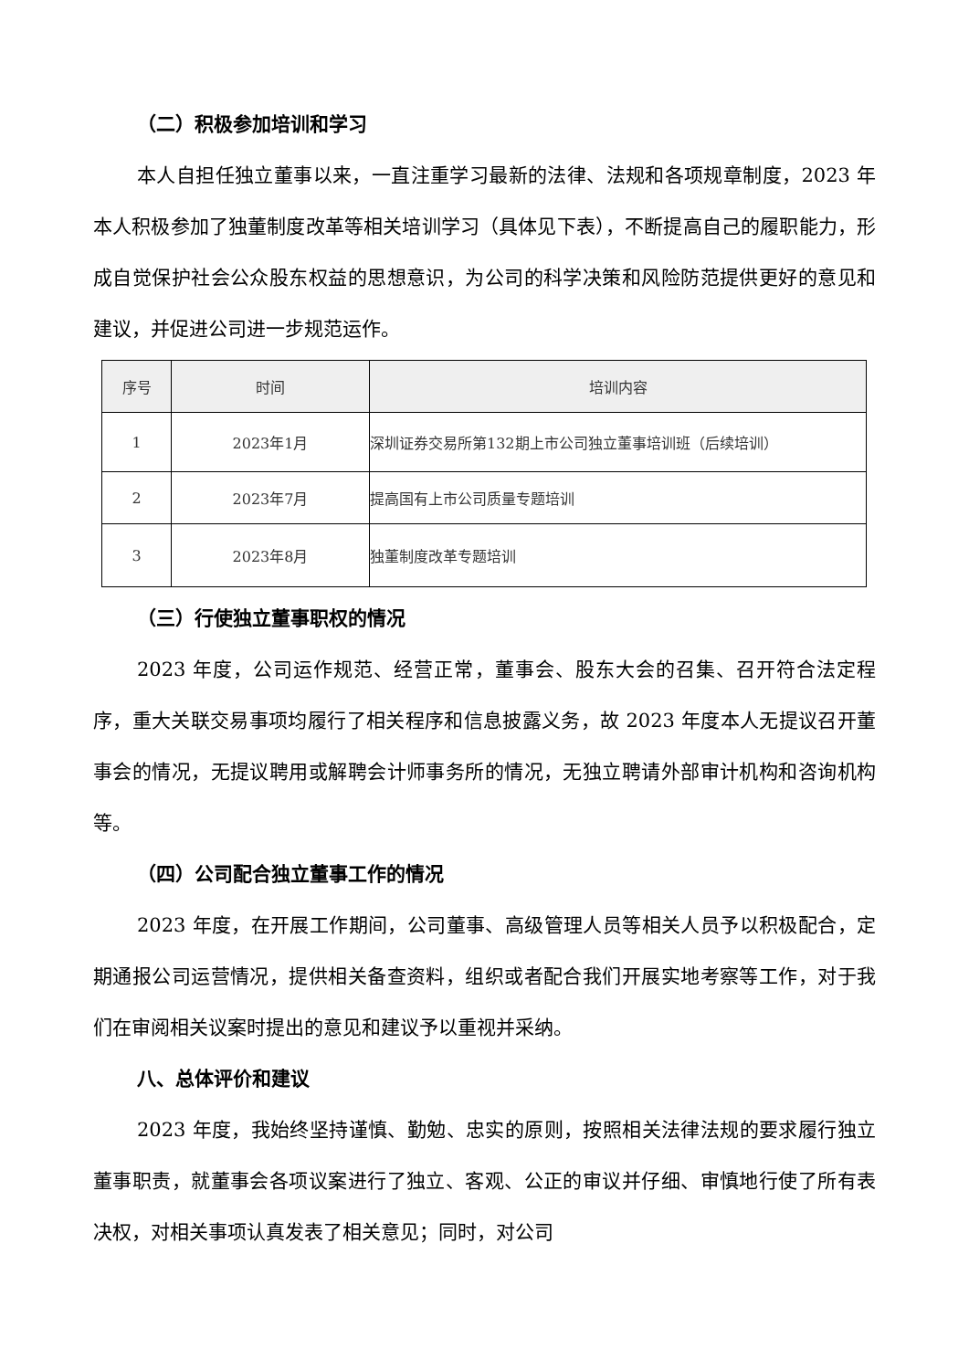（二）积极参加培训和学习
本人自担任独立董事以来，一直注重学习最新的法律、法规和各项规章制度，2023 年本人积极参加了独董制度改革等相关培训学习（具体见下表），不断提高自己的履职能力，形成自觉保护社会公众股东权益的思想意识，为公司的科学决策和风险防范提供更好的意见和建议，并促进公司进一步规范运作。
| 序号 | 时间 | 培训内容 |
| --- | --- | --- |
| 1 | 2023年1月 | 深圳证券交易所第132期上市公司独立董事培训班（后续培训） |
| 2 | 2023年7月 | 提高国有上市公司质量专题培训 |
| 3 | 2023年8月 | 独董制度改革专题培训 |
（三）行使独立董事职权的情况
2023 年度，公司运作规范、经营正常，董事会、股东大会的召集、召开符合法定程序，重大关联交易事项均履行了相关程序和信息披露义务，故 2023 年度本人无提议召开董事会的情况，无提议聘用或解聘会计师事务所的情况，无独立聘请外部审计机构和咨询机构等。
（四）公司配合独立董事工作的情况
2023 年度，在开展工作期间，公司董事、高级管理人员等相关人员予以积极配合，定期通报公司运营情况，提供相关备查资料，组织或者配合我们开展实地考察等工作，对于我们在审阅相关议案时提出的意见和建议予以重视并采纳。
八、总体评价和建议
2023 年度，我始终坚持谨慎、勤勉、忠实的原则，按照相关法律法规的要求履行独立董事职责，就董事会各项议案进行了独立、客观、公正的审议并仔细、审慎地行使了所有表决权，对相关事项认真发表了相关意见；同时，对公司